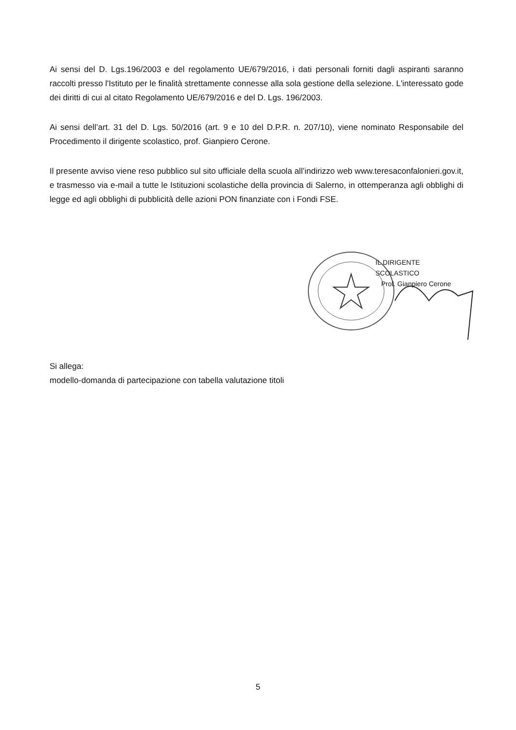Ai sensi del D. Lgs.196/2003 e del regolamento UE/679/2016, i dati personali forniti dagli aspiranti saranno raccolti presso l'Istituto per le finalità strettamente connesse alla sola gestione della selezione. L'interessato gode dei diritti di cui al citato Regolamento UE/679/2016 e del D. Lgs. 196/2003.
Ai sensi dell’art. 31 del D. Lgs. 50/2016 (art. 9 e 10 del D.P.R. n. 207/10), viene nominato Responsabile del Procedimento il dirigente scolastico, prof. Gianpiero Cerone.
Il presente avviso viene reso pubblico sul sito ufficiale della scuola all’indirizzo web www.teresaconfalonieri.gov.it, e trasmesso via e-mail a tutte le Istituzioni scolastiche della provincia di Salerno, in ottemperanza agli obblighi di legge ed agli obblighi di pubblicità delle azioni PON finanziate con i Fondi FSE.
IL DIRIGENTE SCOLASTICO
Prof. Gianpiero Cerone
Si allega:
modello-domanda di partecipazione con tabella valutazione titoli
5